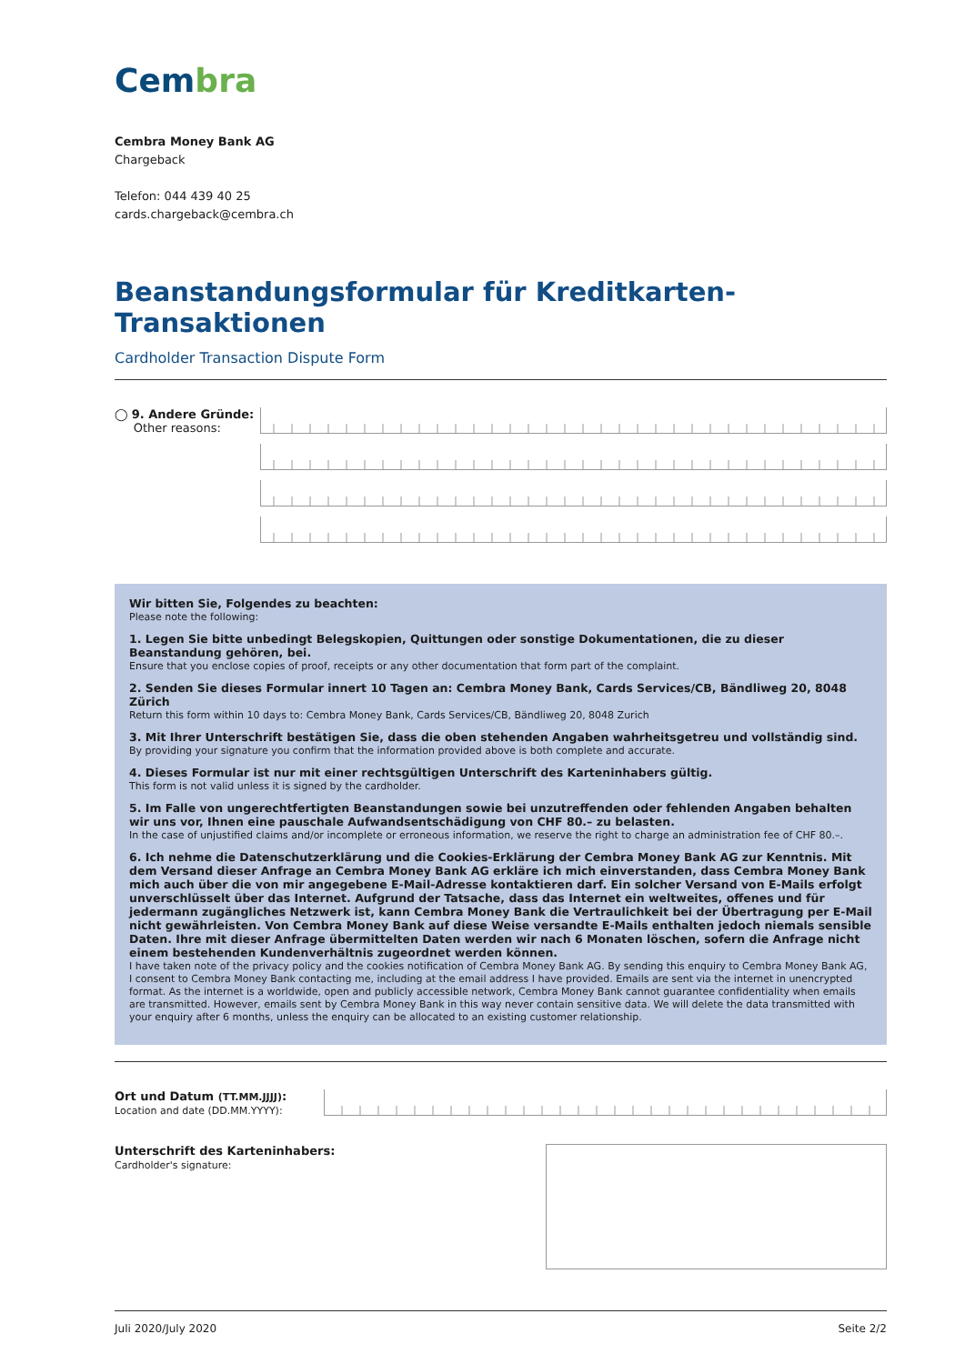Cembra
Cembra Money Bank AG
Chargeback
Telefon: 044 439 40 25
cards.chargeback@cembra.ch
Beanstandungsformular für Kreditkarten-Transaktionen
Cardholder Transaction Dispute Form
◯ 9. Andere Gründe:
Other reasons:
Wir bitten Sie, Folgendes zu beachten:
Please note the following:
1. Legen Sie bitte unbedingt Belegskopien, Quittungen oder sonstige Dokumentationen, die zu dieser Beanstandung gehören, bei.
Ensure that you enclose copies of proof, receipts or any other documentation that form part of the complaint.
2. Senden Sie dieses Formular innert 10 Tagen an: Cembra Money Bank, Cards Services/CB, Bändliweg 20, 8048 Zürich
Return this form within 10 days to: Cembra Money Bank, Cards Services/CB, Bändliweg 20, 8048 Zurich
3. Mit Ihrer Unterschrift bestätigen Sie, dass die oben stehenden Angaben wahrheitsgetreu und vollständig sind.
By providing your signature you confirm that the information provided above is both complete and accurate.
4. Dieses Formular ist nur mit einer rechtsgültigen Unterschrift des Karteninhabers gültig.
This form is not valid unless it is signed by the cardholder.
5. Im Falle von ungerechtfertigten Beanstandungen sowie bei unzutreffenden oder fehlenden Angaben behalten wir uns vor, Ihnen eine pauschale Aufwandsentschädigung von CHF 80.– zu belasten.
In the case of unjustified claims and/or incomplete or erroneous information, we reserve the right to charge an administration fee of CHF 80.–.
6. Ich nehme die Datenschutzerklärung und die Cookies-Erklärung der Cembra Money Bank AG zur Kenntnis. Mit dem Versand dieser Anfrage an Cembra Money Bank AG erkläre ich mich einverstanden, dass Cembra Money Bank mich auch über die von mir angegebene E-Mail-Adresse kontaktieren darf. Ein solcher Versand von E-Mails erfolgt unverschlüsselt über das Internet. Aufgrund der Tatsache, dass das Internet ein weltweites, offenes und für jedermann zugängliches Netzwerk ist, kann Cembra Money Bank die Vertraulichkeit bei der Übertragung per E-Mail nicht gewährleisten. Von Cembra Money Bank auf diese Weise versandte E-Mails enthalten jedoch niemals sensible Daten. Ihre mit dieser Anfrage übermittelten Daten werden wir nach 6 Monaten löschen, sofern die Anfrage nicht einem bestehenden Kundenverhältnis zugeordnet werden können.
I have taken note of the privacy policy and the cookies notification of Cembra Money Bank AG. By sending this enquiry to Cembra Money Bank AG, I consent to Cembra Money Bank contacting me, including at the email address I have provided. Emails are sent via the internet in unencrypted format. As the internet is a worldwide, open and publicly accessible network, Cembra Money Bank cannot guarantee confidentiality when emails are transmitted. However, emails sent by Cembra Money Bank in this way never contain sensitive data. We will delete the data transmitted with your enquiry after 6 months, unless the enquiry can be allocated to an existing customer relationship.
Ort und Datum (TT.MM.JJJJ):
Location and date (DD.MM.YYYY):
Unterschrift des Karteninhabers:
Cardholder's signature:
Juli 2020/July 2020 Seite 2/2